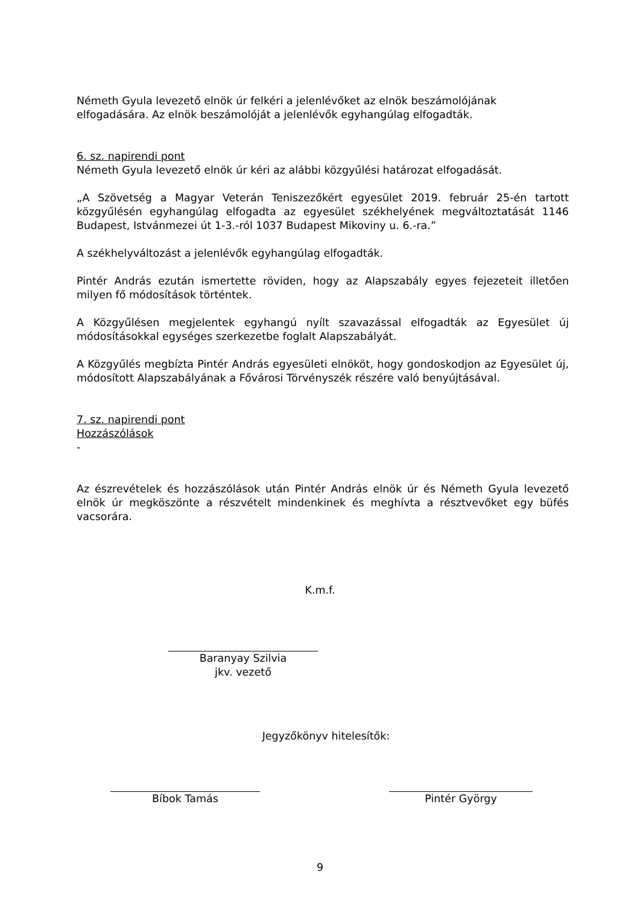Németh Gyula levezető elnök úr felkéri a jelenlévőket az elnök beszámolójának elfogadására. Az elnök beszámolóját a jelenlévők egyhangúlag elfogadták.
6. sz. napirendi pont
Németh Gyula levezető elnök úr kéri az alábbi közgyűlési határozat elfogadását.
„A Szövetség a Magyar Veterán Teniszezőkért egyesület 2019. február 25-én tartott közgyűlésén egyhangúlag elfogadta az egyesület székhelyének megváltoztatását 1146 Budapest, Istvánmezei út 1-3.-ról 1037 Budapest Mikoviny u. 6.-ra.”
A székhelyváltozást a jelenlévők egyhangúlag elfogadták.
Pintér András ezután ismertette röviden, hogy az Alapszabály egyes fejezeteit illetően milyen fő módosítások történtek.
A Közgyűlésen megjelentek egyhangú nyílt szavazással elfogadták az Egyesület új módosításokkal egységes szerkezetbe foglalt Alapszabályát.
A Közgyűlés megbízta Pintér András egyesületi elnököt, hogy gondoskodjon az Egyesület új, módosított Alapszabályának a Fővárosi Törvényszék részére való benyújtásával.
7. sz. napirendi pont
Hozzászólások
-
Az észrevételek és hozzászólások után Pintér András elnök úr és Németh Gyula levezető elnök úr megköszönte a részvételt mindenkinek és meghívta a résztvevőket egy büfés vacsorára.
K.m.f.
Baranyay Szilvia
jkv. vezető
Jegyzőkönyv hitelesítők:
Bíbok Tamás Pintér György
9